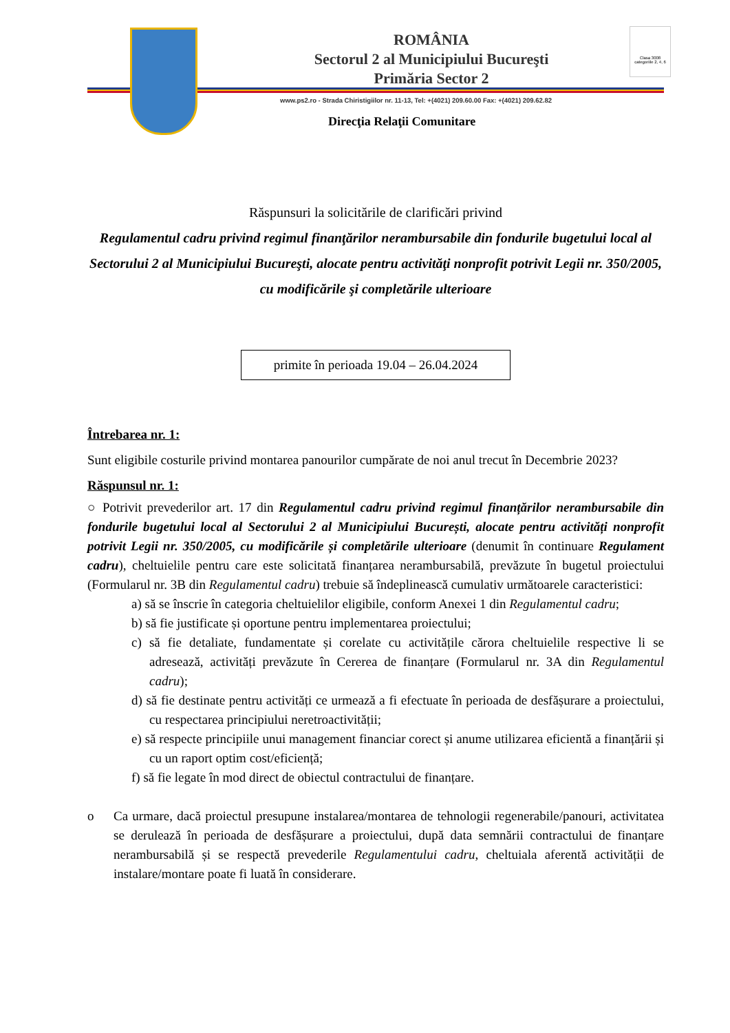ROMÂNIA
Sectorul 2 al Municipiului Bucureşti
Primăria Sector 2
Clasa 3008 categoriile 2, 4, 6
www.ps2.ro - Strada Chiristigiilor nr. 11-13, Tel: +(4021) 209.60.00 Fax: +(4021) 209.62.82
Direcţia Relaţii Comunitare
Răspunsuri la solicitările de clarificări privind
Regulamentul cadru privind regimul finanţărilor nerambursabile din fondurile bugetului local al Sectorului 2 al Municipiului Bucureşti, alocate pentru activităţi nonprofit potrivit Legii nr. 350/2005, cu modificările şi completările ulterioare
primite în perioada 19.04 – 26.04.2024
Întrebarea nr. 1:
Sunt eligibile costurile privind montarea panourilor cumpărate de noi anul trecut în Decembrie 2023?
Răspunsul nr. 1:
○ Potrivit prevederilor art. 17 din Regulamentul cadru privind regimul finanțărilor nerambursabile din fondurile bugetului local al Sectorului 2 al Municipiului București, alocate pentru activități nonprofit potrivit Legii nr. 350/2005, cu modificările și completările ulterioare (denumit în continuare Regulament cadru), cheltuielile pentru care este solicitată finanțarea nerambursabilă, prevăzute în bugetul proiectului (Formularul nr. 3B din Regulamentul cadru) trebuie să îndeplinească cumulativ următoarele caracteristici:
a) să se înscrie în categoria cheltuielilor eligibile, conform Anexei 1 din Regulamentul cadru;
b) să fie justificate și oportune pentru implementarea proiectului;
c) să fie detaliate, fundamentate și corelate cu activitățile cărora cheltuielile respective li se adresează, activități prevăzute în Cererea de finanțare (Formularul nr. 3A din Regulamentul cadru);
d) să fie destinate pentru activități ce urmează a fi efectuate în perioada de desfășurare a proiectului, cu respectarea principiului neretroactivității;
e) să respecte principiile unui management financiar corect și anume utilizarea eficientă a finanțării și cu un raport optim cost/eficiență;
f) să fie legate în mod direct de obiectul contractului de finanțare.
o Ca urmare, dacă proiectul presupune instalarea/montarea de tehnologii regenerabile/panouri, activitatea se derulează în perioada de desfășurare a proiectului, după data semnării contractului de finanțare nerambursabilă și se respectă prevederile Regulamentului cadru, cheltuiala aferentă activității de instalare/montare poate fi luată în considerare.